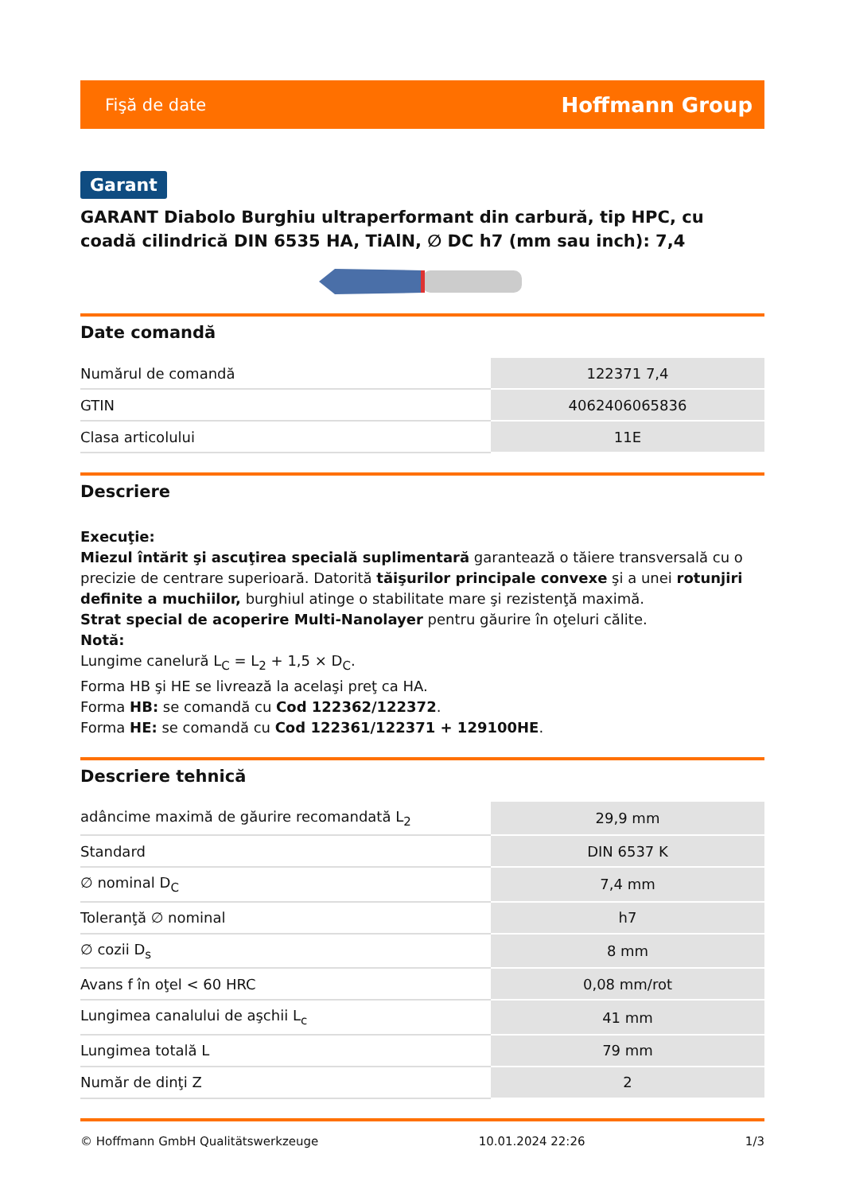Fişă de date Hoffmann Group
Garant
GARANT Diabolo Burghiu ultraperformant din carbură, tip HPC, cu coadă cilindrică DIN 6535 HA, TiAlN, ∅ DC h7 (mm sau inch): 7,4
Date comandă
| Numărul de comandă | 122371 7,4 |
| GTIN | 4062406065836 |
| Clasa articolului | 11E |
Descriere
Execuţie:
Miezul întărit şi ascuţirea specială suplimentară garantează o tăiere transversală cu o precizie de centrare superioară. Datorită tăişurilor principale convexe şi a unei rotunjiri definite a muchiilor, burghiul atinge o stabilitate mare şi rezistenţă maximă.
Strat special de acoperire Multi-Nanolayer pentru găurire în oţeluri călite.
Notă:
Lungime canelură L<sub>C</sub> = L<sub>2</sub> + 1,5 × D<sub>C</sub>.
Forma HB şi HE se livrează la acelaşi preţ ca HA.
Forma HB: se comandă cu Cod 122362/122372.
Forma HE: se comandă cu Cod 122361/122371 + 129100HE.
Descriere tehnică
| adâncime maximă de găurire recomandată L<sub>2</sub> | 29,9 mm |
| Standard | DIN 6537 K |
| ∅ nominal D<sub>C</sub> | 7,4 mm |
| Toleranţă ∅ nominal | h7 |
| ∅ cozii D<sub>s</sub> | 8 mm |
| Avans f în oţel < 60 HRC | 0,08 mm/rot |
| Lungimea canalului de aşchii L<sub>c</sub> | 41 mm |
| Lungimea totală L | 79 mm |
| Număr de dinţi Z | 2 |
© Hoffmann GmbH Qualitätswerkzeuge 10.01.2024 22:26 1/3